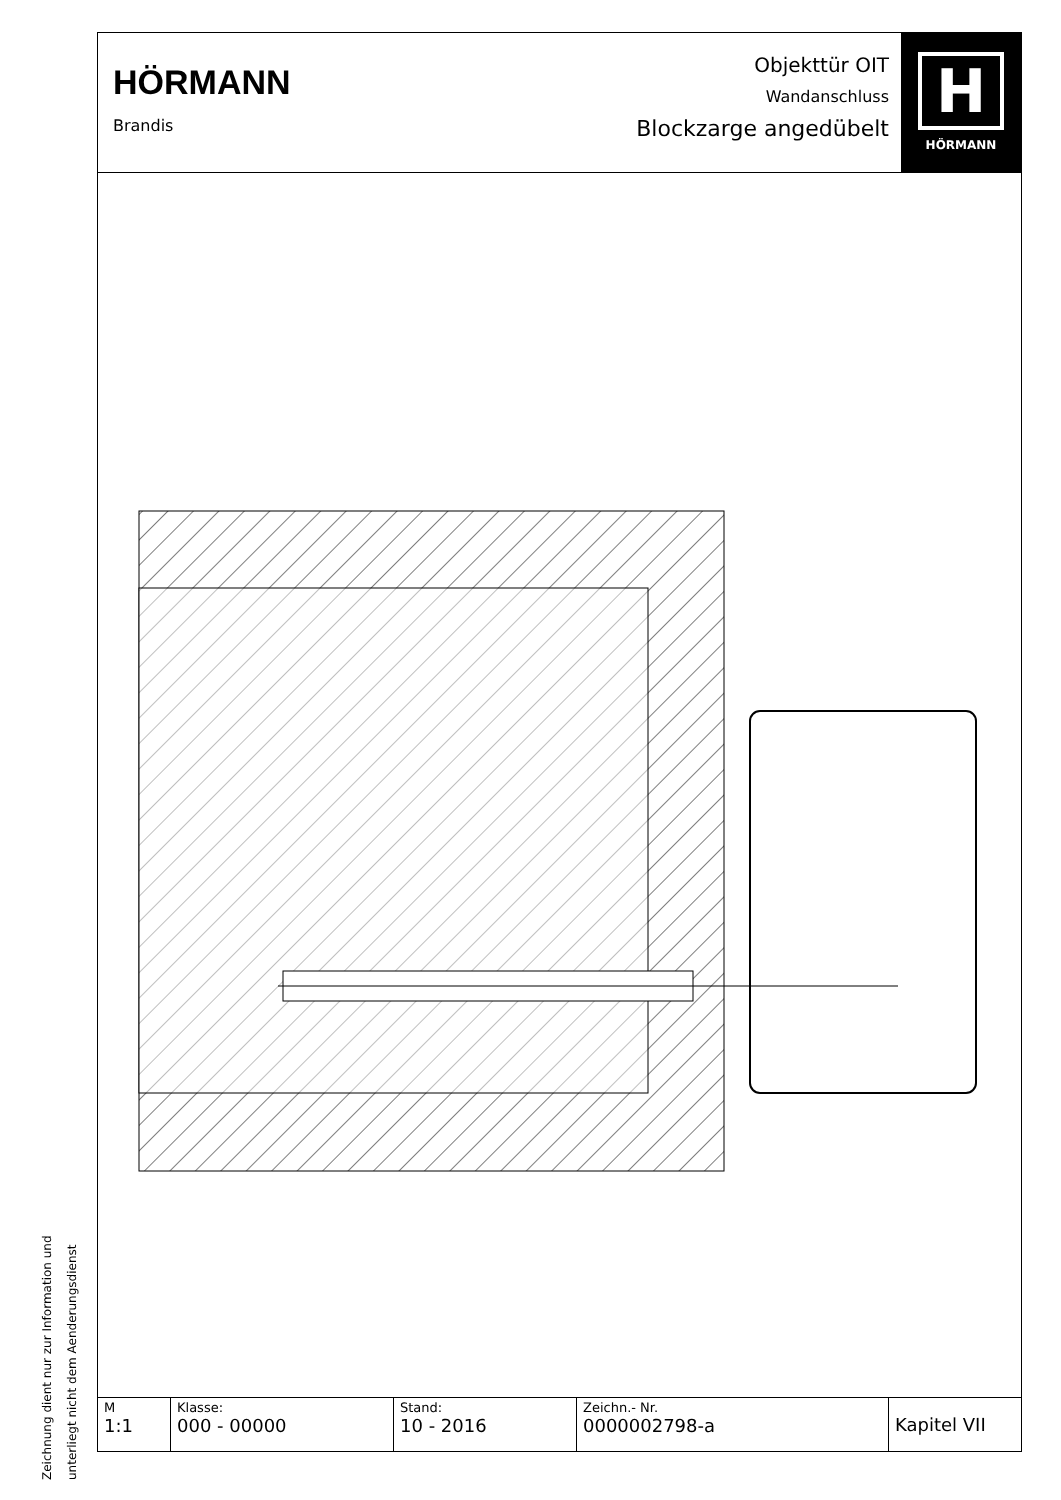Zeichnung dient nur zur Information und
unterliegt nicht dem Aenderungsdienst
HÖRMANN
Brandis
Objekttür OIT
Wandanschluss
Blockzarge angedübelt
H
HÖRMANN
| M 1:1 | Klasse: 000 - 00000 | Stand: 10 - 2016 | Zeichn.- Nr. 0000002798-a | Kapitel VII |